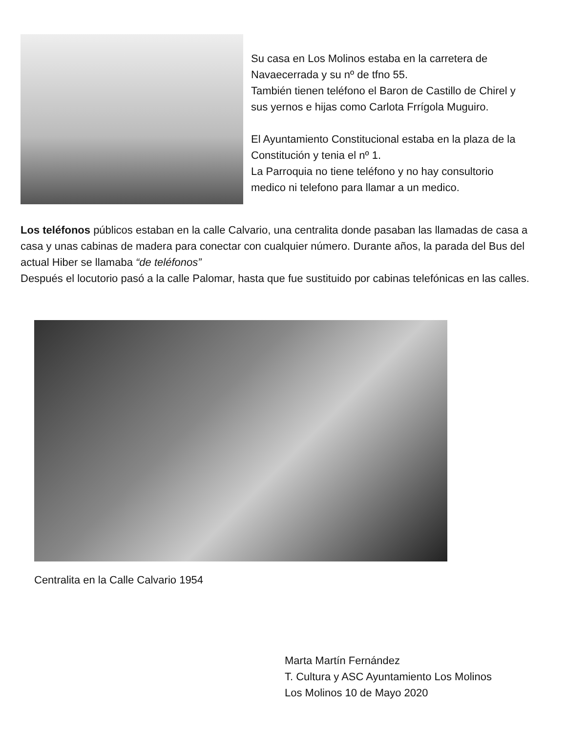Su casa en Los Molinos estaba en la carretera de Navaecerrada y su nº de tfno 55.
También tienen teléfono el Baron de Castillo de Chirel y sus yernos e hijas como Carlota Frrígola Muguiro.
El Ayuntamiento Constitucional estaba en la plaza de la Constitución y tenia el nº 1.
La Parroquia no tiene teléfono y no hay consultorio medico ni telefono para llamar a un medico.
Los teléfonos públicos estaban en la calle Calvario, una centralita donde pasaban las llamadas de casa a casa y unas cabinas de madera para conectar con cualquier número. Durante años, la parada del Bus del actual Hiber se llamaba “de teléfonos”
Después el locutorio pasó a la calle Palomar, hasta que fue sustituido por cabinas telefónicas en las calles.
Centralita en la Calle Calvario 1954
Marta Martín Fernández
T. Cultura y ASC Ayuntamiento Los Molinos
Los Molinos 10 de Mayo 2020